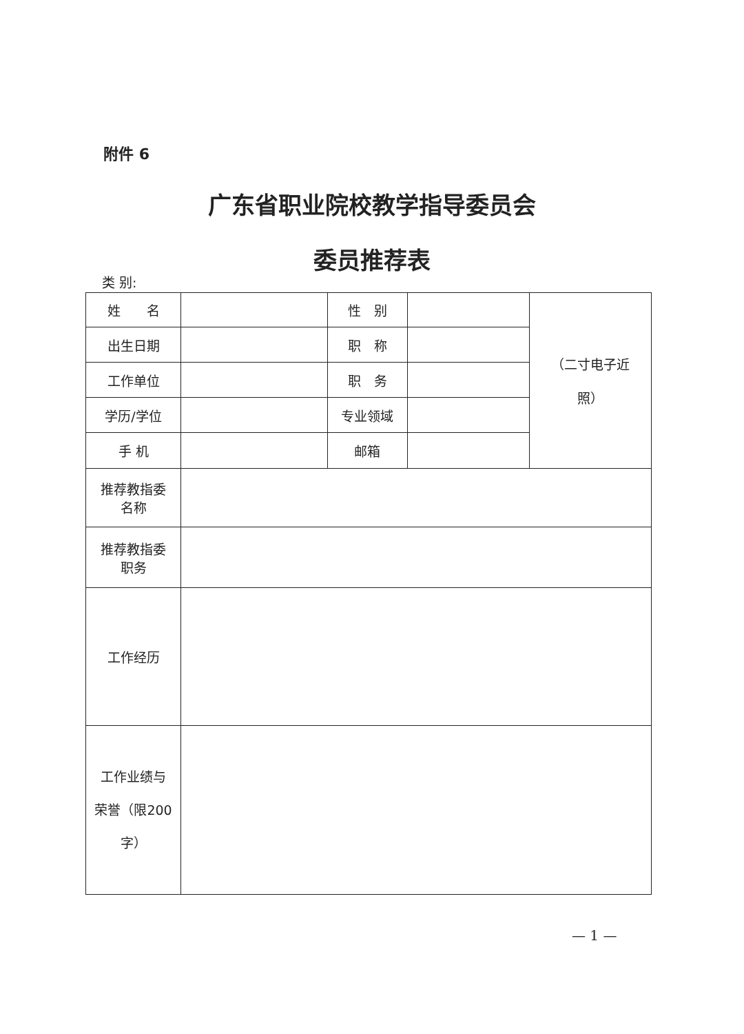附件 6
广东省职业院校教学指导委员会
委员推荐表
类 别:
| 姓 名 | | 性 别 | | （二寸电子近 照） |
| 出生日期 | | 职 称 | | |
| 工作单位 | | 职 务 | | |
| 学历/学位 | | 专业领域 | | |
| 手 机 | | 邮箱 | | |
| 推荐教指委 名称 | | | | |
| 推荐教指委 职务 | | | | |
| 工作经历 | | | | |
| 工作业绩与 荣誉（限200 字） | | | | |
— 1 —